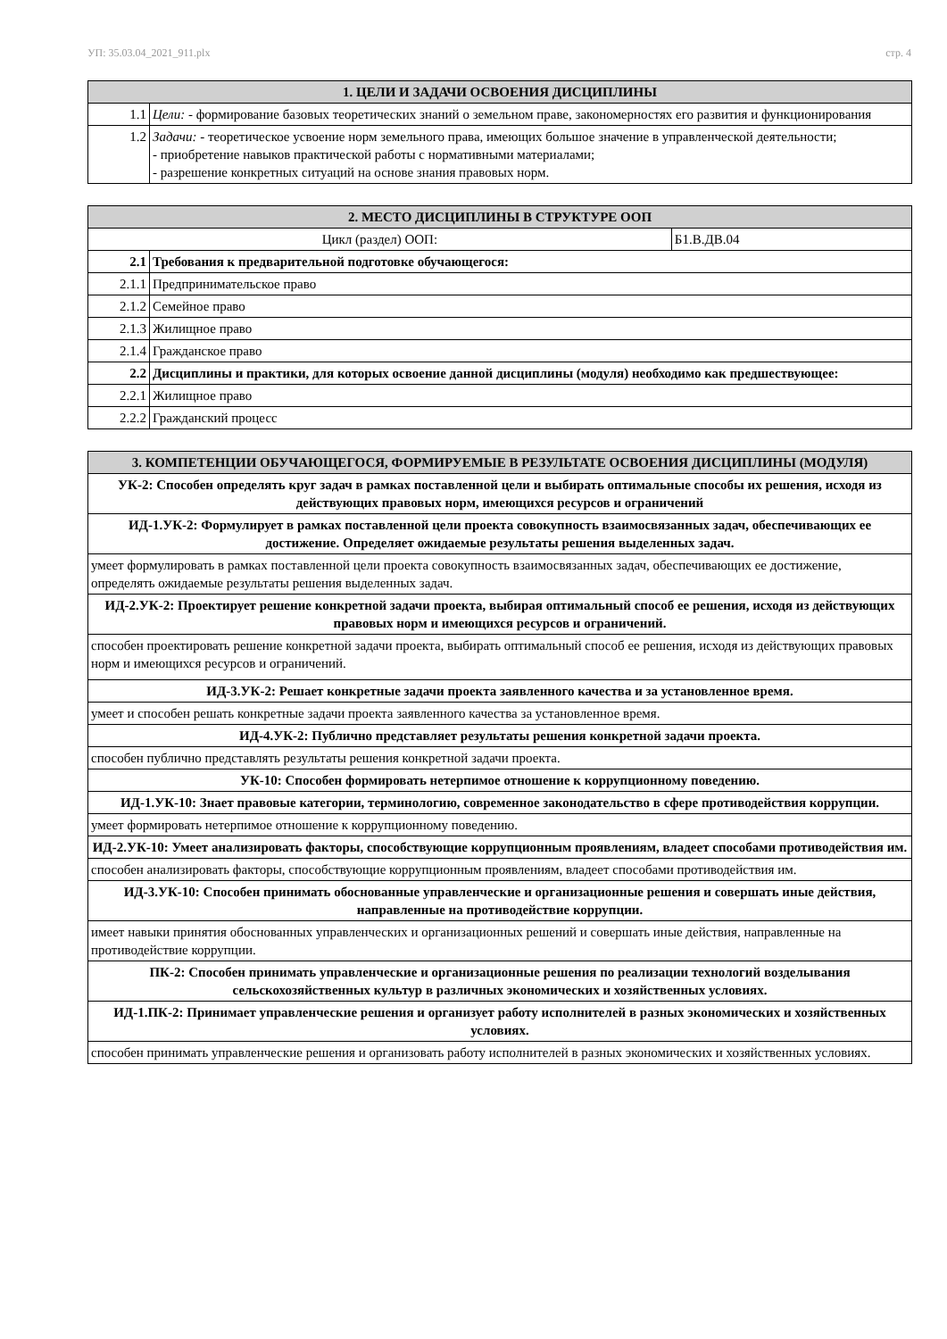УП: 35.03.04_2021_911.plx стр. 4
| 1. ЦЕЛИ И ЗАДАЧИ ОСВОЕНИЯ ДИСЦИПЛИНЫ | |
| --- | --- |
| 1.1 | Цели: - формирование базовых теоретических знаний о земельном праве, закономерностях его развития и функционирования |
| 1.2 | Задачи: - теоретическое усвоение норм земельного права, имеющих большое значение в управленческой деятельности; - приобретение навыков практической работы с нормативными материалами; - разрешение конкретных ситуаций на основе знания правовых норм. |
| 2. МЕСТО ДИСЦИПЛИНЫ В СТРУКТУРЕ ООП | | |
| --- | --- | --- |
| Цикл (раздел) ООП: | | Б1.В.ДВ.04 |
| 2.1 | Требования к предварительной подготовке обучающегося: | |
| 2.1.1 | Предпринимательское право | |
| 2.1.2 | Семейное право | |
| 2.1.3 | Жилищное право | |
| 2.1.4 | Гражданское право | |
| 2.2 | Дисциплины и практики, для которых освоение данной дисциплины (модуля) необходимо как предшествующее: | |
| 2.2.1 | Жилищное право | |
| 2.2.2 | Гражданский процесс | |
| 3. КОМПЕТЕНЦИИ ОБУЧАЮЩЕГОСЯ, ФОРМИРУЕМЫЕ В РЕЗУЛЬТАТЕ ОСВОЕНИЯ ДИСЦИПЛИНЫ (МОДУЛЯ) |
| --- |
| УК-2: Способен определять круг задач в рамках поставленной цели и выбирать оптимальные способы их решения, исходя из действующих правовых норм, имеющихся ресурсов и ограничений |
| ИД-1.УК-2: Формулирует в рамках поставленной цели проекта совокупность взаимосвязанных задач, обеспечивающих ее достижение. Определяет ожидаемые результаты решения выделенных задач. |
| умеет формулировать в рамках поставленной цели проекта совокупность взаимосвязанных задач, обеспечивающих ее достижение, определять ожидаемые результаты решения выделенных задач. |
| ИД-2.УК-2: Проектирует решение конкретной задачи проекта, выбирая оптимальный способ ее решения, исходя из действующих правовых норм и имеющихся ресурсов и ограничений. |
| способен проектировать решение конкретной задачи проекта, выбирать оптимальный способ ее решения, исходя из действующих правовых норм и имеющихся ресурсов и ограничений. |
| ИД-3.УК-2: Решает конкретные задачи проекта заявленного качества и за установленное время. |
| умеет и способен решать конкретные задачи проекта заявленного качества за установленное время. |
| ИД-4.УК-2: Публично представляет результаты решения конкретной задачи проекта. |
| способен публично представлять результаты решения конкретной задачи проекта. |
| УК-10: Способен формировать нетерпимое отношение к коррупционному поведению. |
| ИД-1.УК-10: Знает правовые категории, терминологию, современное законодательство в сфере противодействия коррупции. |
| умеет формировать нетерпимое отношение к коррупционному поведению. |
| ИД-2.УК-10: Умеет анализировать факторы, способствующие коррупционным проявлениям, владеет способами противодействия им. |
| способен анализировать факторы, способствующие коррупционным проявлениям, владеет способами противодействия им. |
| ИД-3.УК-10: Способен принимать обоснованные управленческие и организационные решения и совершать иные действия, направленные на противодействие коррупции. |
| имеет навыки принятия обоснованных управленческих и организационных решений и совершать иные действия, направленные на противодействие коррупции. |
| ПК-2: Способен принимать управленческие и организационные решения по реализации технологий возделывания сельскохозяйственных культур в различных экономических и хозяйственных условиях. |
| ИД-1.ПК-2: Принимает управленческие решения и организует работу исполнителей в разных экономических и хозяйственных условиях. |
| способен принимать управленческие решения и организовать работу исполнителей в разных экономических и хозяйственных условиях. |